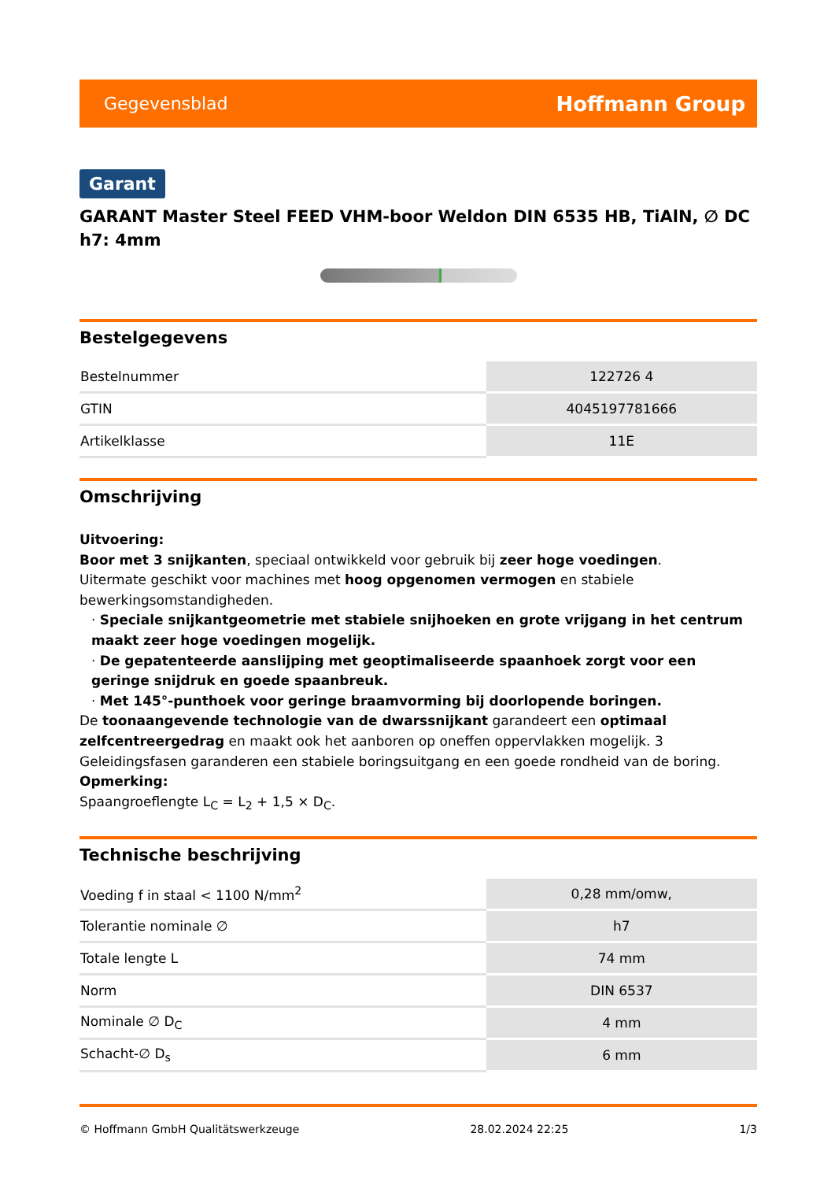Gegevensblad Hoffmann Group
Garant
GARANT Master Steel FEED VHM-boor Weldon DIN 6535 HB, TiAlN, ∅ DC h7: 4mm
Bestelgegevens
| Bestelnummer | 122726 4 |
| GTIN | 4045197781666 |
| Artikelklasse | 11E |
Omschrijving
Uitvoering:
Boor met 3 snijkanten, speciaal ontwikkeld voor gebruik bij zeer hoge voedingen.
Uitermate geschikt voor machines met hoog opgenomen vermogen en stabiele bewerkingsomstandigheden.
· Speciale snijkantgeometrie met stabiele snijhoeken en grote vrijgang in het centrum maakt zeer hoge voedingen mogelijk.
· De gepatenteerde aanslijping met geoptimaliseerde spaanhoek zorgt voor een geringe snijdruk en goede spaanbreuk.
· Met 145°-punthoek voor geringe braamvorming bij doorlopende boringen.
De toonaangevende technologie van de dwarssnijkant garandeert een optimaal zelfcentreergedrag en maakt ook het aanboren op oneffen oppervlakken mogelijk. 3 Geleidingsfasen garanderen een stabiele boringsuitgang en een goede rondheid van de boring.
Opmerking:
Spaangroeflengte L<sub>C</sub> = L<sub>2</sub> + 1,5 × D<sub>C</sub>.
Technische beschrijving
| Voeding f in staal < 1100 N/mm<sup>2</sup> | 0,28 mm/omw, |
| Tolerantie nominale ∅ | h7 |
| Totale lengte L | 74 mm |
| Norm | DIN 6537 |
| Nominale ∅ D<sub>C</sub> | 4 mm |
| Schacht-∅ D<sub>s</sub> | 6 mm |
© Hoffmann GmbH Qualitätswerkzeuge 28.02.2024 22:25 1/3